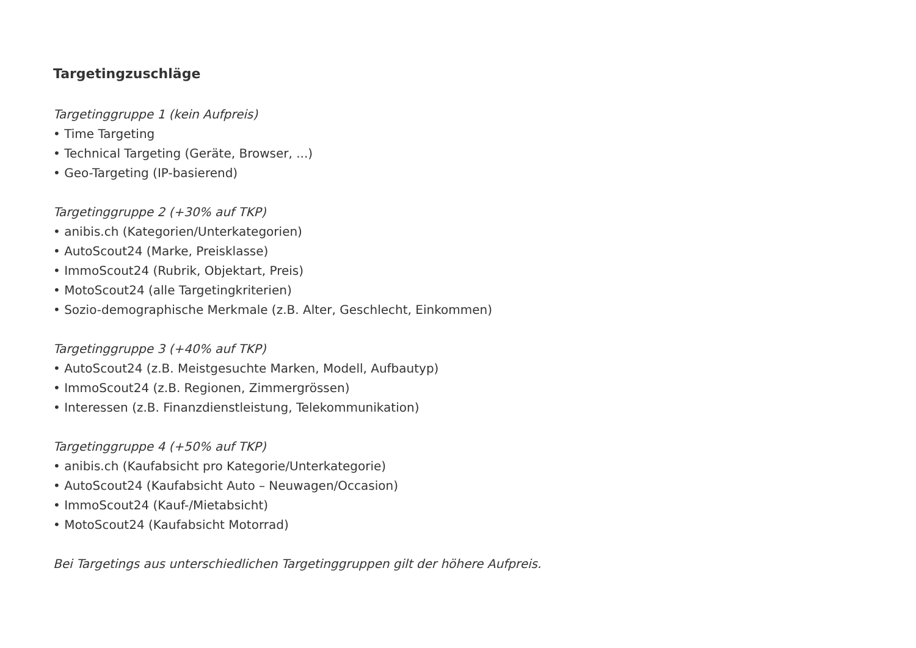Targetingzuschläge
Targetinggruppe 1 (kein Aufpreis)
• Time Targeting
• Technical Targeting (Geräte, Browser, ...)
• Geo-Targeting (IP-basierend)
Targetinggruppe 2 (+30% auf TKP)
• anibis.ch (Kategorien/Unterkategorien)
• AutoScout24 (Marke, Preisklasse)
• ImmoScout24 (Rubrik, Objektart, Preis)
• MotoScout24 (alle Targetingkriterien)
• Sozio-demographische Merkmale (z.B. Alter, Geschlecht, Einkommen)
Targetinggruppe 3 (+40% auf TKP)
• AutoScout24 (z.B. Meistgesuchte Marken, Modell, Aufbautyp)
• ImmoScout24 (z.B. Regionen, Zimmergrössen)
• Interessen (z.B. Finanzdienstleistung, Telekommunikation)
Targetinggruppe 4 (+50% auf TKP)
• anibis.ch (Kaufabsicht pro Kategorie/Unterkategorie)
• AutoScout24 (Kaufabsicht Auto – Neuwagen/Occasion)
• ImmoScout24 (Kauf-/Mietabsicht)
• MotoScout24 (Kaufabsicht Motorrad)
Bei Targetings aus unterschiedlichen Targetinggruppen gilt der höhere Aufpreis.